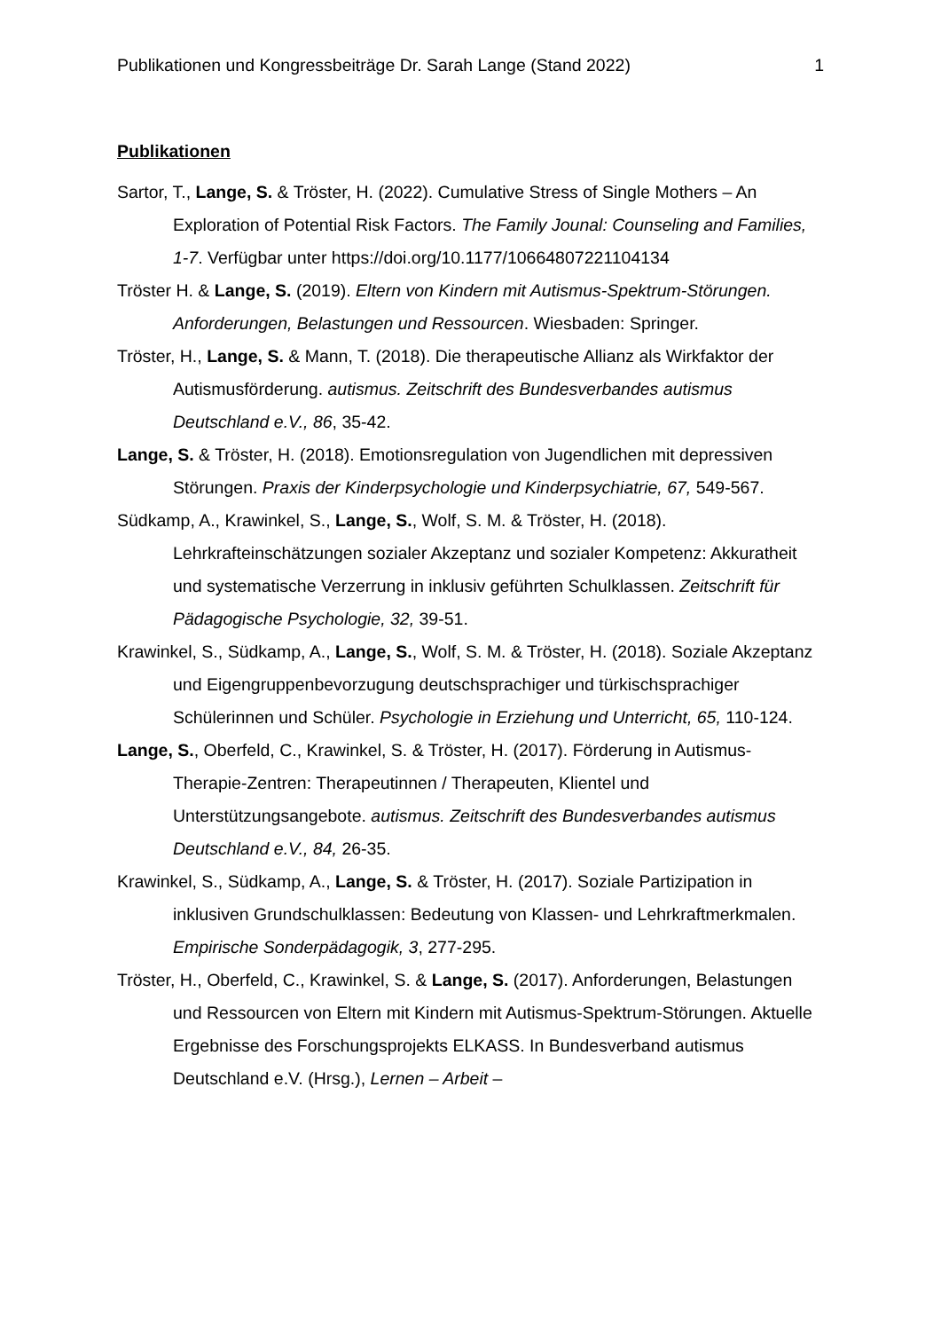Publikationen und Kongressbeiträge Dr. Sarah Lange (Stand 2022) 1
Publikationen
Sartor, T., Lange, S. & Tröster, H. (2022). Cumulative Stress of Single Mothers – An Exploration of Potential Risk Factors. The Family Jounal: Counseling and Families, 1-7. Verfügbar unter https://doi.org/10.1177/10664807221104134
Tröster H. & Lange, S. (2019). Eltern von Kindern mit Autismus-Spektrum-Störungen. Anforderungen, Belastungen und Ressourcen. Wiesbaden: Springer.
Tröster, H., Lange, S. & Mann, T. (2018). Die therapeutische Allianz als Wirkfaktor der Autismusförderung. autismus. Zeitschrift des Bundesverbandes autismus Deutschland e.V., 86, 35-42.
Lange, S. & Tröster, H. (2018). Emotionsregulation von Jugendlichen mit depressiven Störungen. Praxis der Kinderpsychologie und Kinderpsychiatrie, 67, 549-567.
Südkamp, A., Krawinkel, S., Lange, S., Wolf, S. M. & Tröster, H. (2018). Lehrkrafteinschätzungen sozialer Akzeptanz und sozialer Kompetenz: Akkuratheit und systematische Verzerrung in inklusiv geführten Schulklassen. Zeitschrift für Pädagogische Psychologie, 32, 39-51.
Krawinkel, S., Südkamp, A., Lange, S., Wolf, S. M. & Tröster, H. (2018). Soziale Akzeptanz und Eigengruppenbevorzugung deutschsprachiger und türkischsprachiger Schülerinnen und Schüler. Psychologie in Erziehung und Unterricht, 65, 110-124.
Lange, S., Oberfeld, C., Krawinkel, S. & Tröster, H. (2017). Förderung in Autismus-Therapie-Zentren: Therapeutinnen / Therapeuten, Klientel und Unterstützungsangebote. autismus. Zeitschrift des Bundesverbandes autismus Deutschland e.V., 84, 26-35.
Krawinkel, S., Südkamp, A., Lange, S. & Tröster, H. (2017). Soziale Partizipation in inklusiven Grundschulklassen: Bedeutung von Klassen- und Lehrkraftmerkmalen. Empirische Sonderpädagogik, 3, 277-295.
Tröster, H., Oberfeld, C., Krawinkel, S. & Lange, S. (2017). Anforderungen, Belastungen und Ressourcen von Eltern mit Kindern mit Autismus-Spektrum-Störungen. Aktuelle Ergebnisse des Forschungsprojekts ELKASS. In Bundesverband autismus Deutschland e.V. (Hrsg.), Lernen – Arbeit –